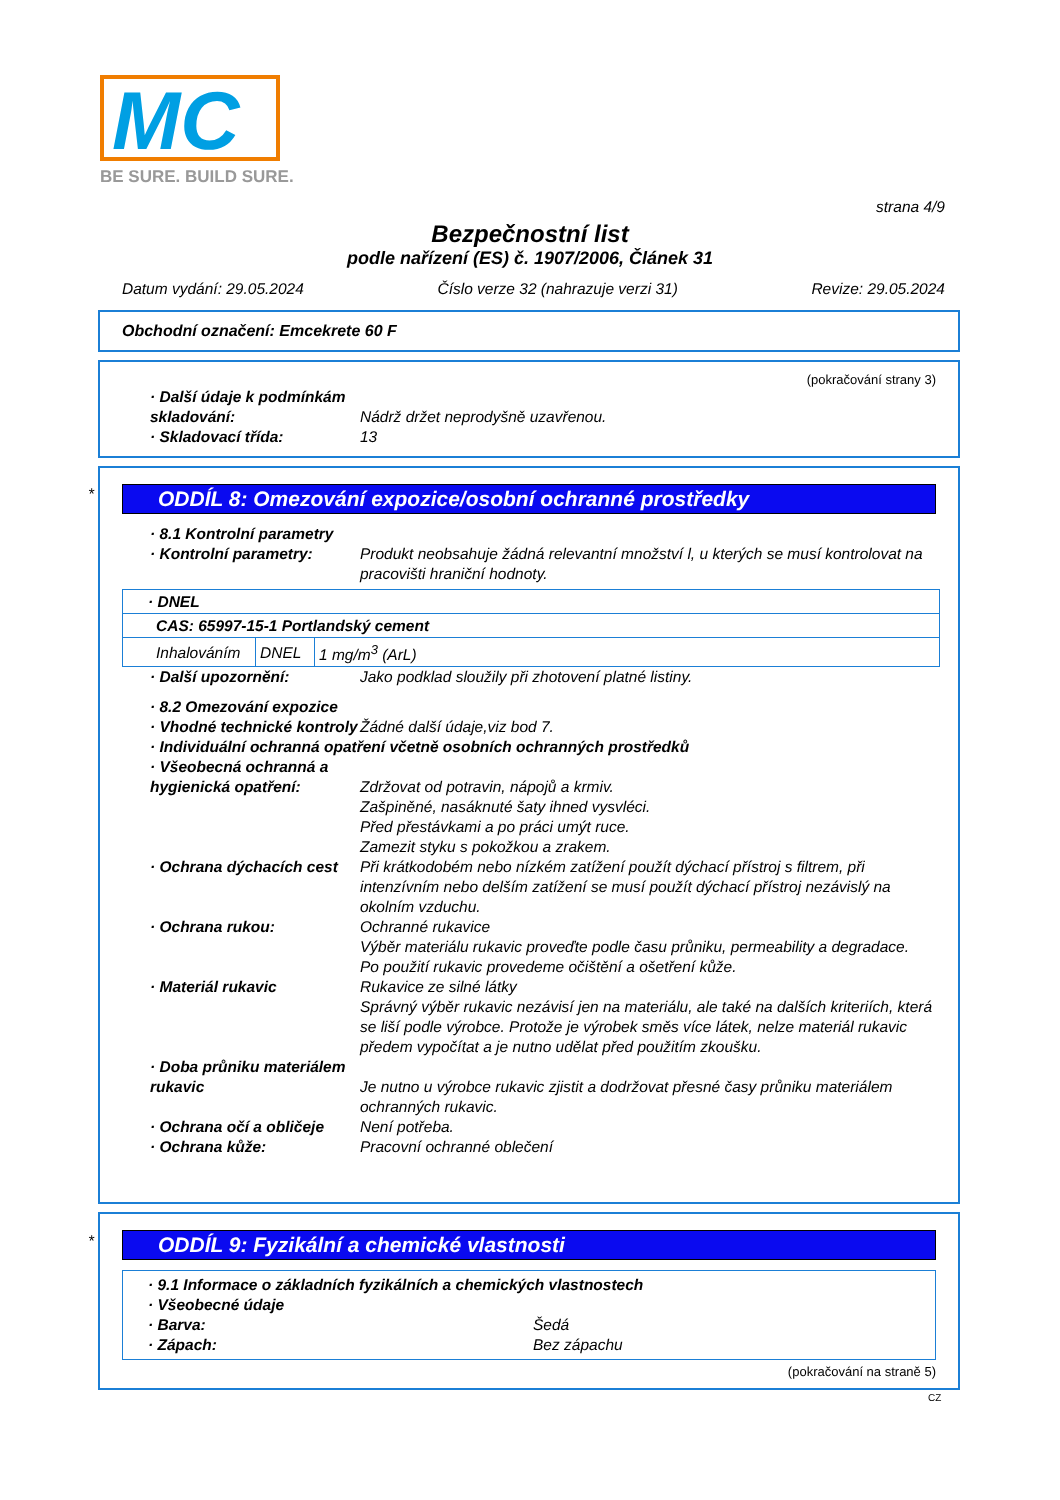MC
BE SURE. BUILD SURE.
strana 4/9
Bezpečnostní list
podle nařízení (ES) č. 1907/2006, Článek 31
Datum vydání: 29.05.2024 Číslo verze 32 (nahrazuje verzi 31) Revize: 29.05.2024
Obchodní označení: Emcekrete 60 F
(pokračování strany 3)
· Další údaje k podmínkám skladování:
Nádrž držet neprodyšně uzavřenou.
· Skladovací třída: 13
*
ODDÍL 8: Omezování expozice/osobní ochranné prostředky
· 8.1 Kontrolní parametry
· Kontrolní parametry: Produkt neobsahuje žádná relevantní množství l, u kterých se musí kontrolovat na pracovišti hraniční hodnoty.
| · DNEL | | |
| CAS: 65997-15-1 Portlandský cement | | |
| Inhalováním | DNEL | 1 mg/m<sup>3</sup> (ArL) |
· Další upozornění: Jako podklad sloužily při zhotovení platné listiny.
· 8.2 Omezování expozice
· Vhodné technické kontroly Žádné další údaje,viz bod 7.
· Individuální ochranná opatření včetně osobních ochranných prostředků
· Všeobecná ochranná a hygienická opatření:
Zdržovat od potravin, nápojů a krmiv.
Zašpiněné, nasáknuté šaty ihned vysvléci.
Před přestávkami a po práci umýt ruce.
Zamezit styku s pokožkou a zrakem.
· Ochrana dýchacích cest Při krátkodobém nebo nízkém zatížení použít dýchací přístroj s filtrem, při intenzívním nebo delším zatížení se musí použít dýchací přístroj nezávislý na okolním vzduchu.
· Ochrana rukou: Ochranné rukavice
Výběr materiálu rukavic proveďte podle času průniku, permeability a degradace.
Po použití rukavic provedeme očištění a ošetření kůže.
· Materiál rukavic Rukavice ze silné látky
Správný výběr rukavic nezávisí jen na materiálu, ale také na dalších kriteriích, která se liší podle výrobce. Protože je výrobek směs více látek, nelze materiál rukavic předem vypočítat a je nutno udělat před použitím zkoušku.
· Doba průniku materiálem rukavic
Je nutno u výrobce rukavic zjistit a dodržovat přesné časy průniku materiálem ochranných rukavic.
· Ochrana očí a obličeje Není potřeba.
· Ochrana kůže: Pracovní ochranné oblečení
*
ODDÍL 9: Fyzikální a chemické vlastnosti
· 9.1 Informace o základních fyzikálních a chemických vlastnostech
· Všeobecné údaje
· Barva: Šedá
· Zápach: Bez zápachu
(pokračování na straně 5)
CZ